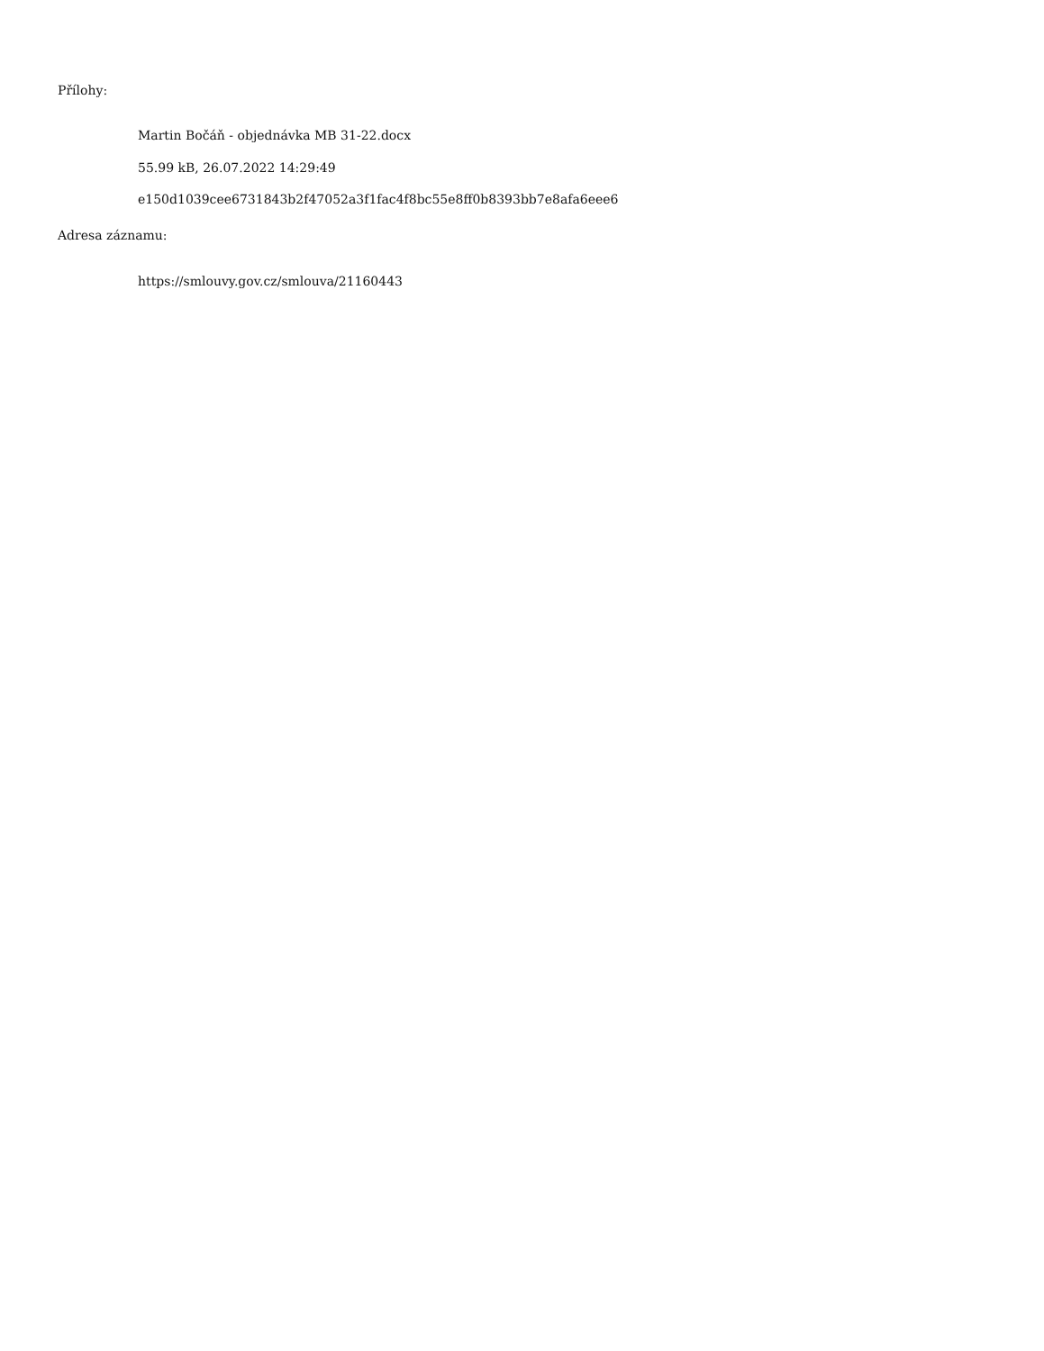Přílohy:
Martin Bočáň - objednávka MB 31-22.docx
55.99 kB, 26.07.2022 14:29:49
e150d1039cee6731843b2f47052a3f1fac4f8bc55e8ff0b8393bb7e8afa6eee6
Adresa záznamu:
https://smlouvy.gov.cz/smlouva/21160443